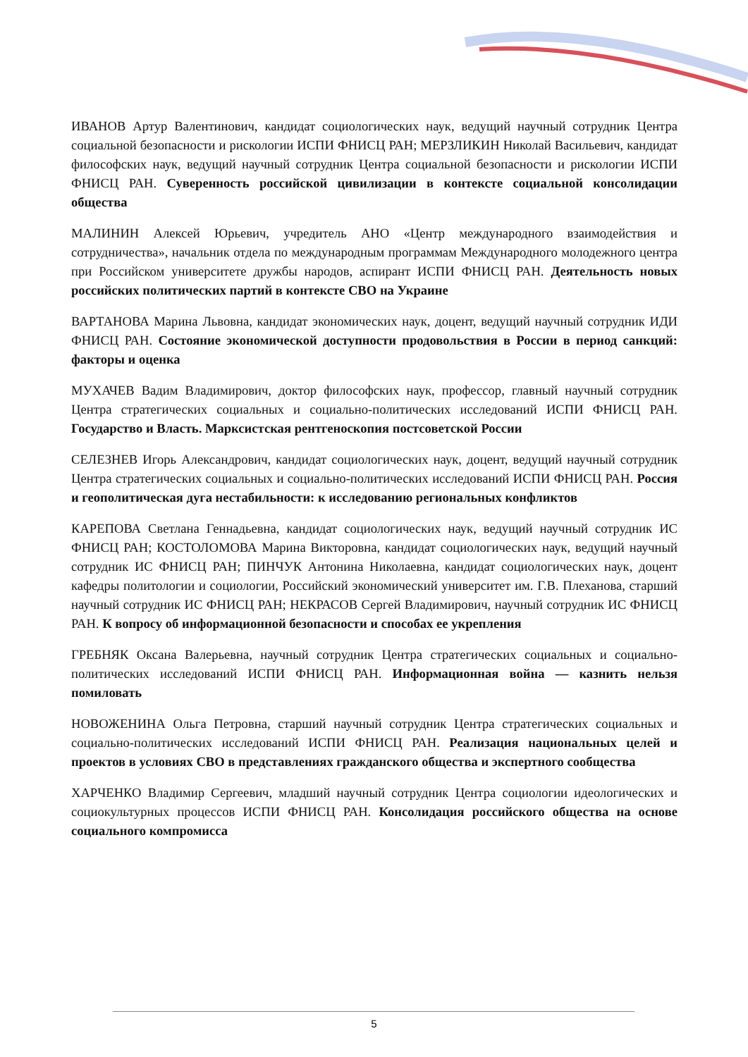ИВАНОВ Артур Валентинович, кандидат социологических наук, ведущий научный сотрудник Центра социальной безопасности и рискологии ИСПИ ФНИСЦ РАН; МЕРЗЛИКИН Николай Васильевич, кандидат философских наук, ведущий научный сотрудник Центра социальной безопасности и рискологии ИСПИ ФНИСЦ РАН. Суверенность российской цивилизации в контексте социальной консолидации общества
МАЛИНИН Алексей Юрьевич, учредитель АНО «Центр международного взаимодействия и сотрудничества», начальник отдела по международным программам Международного молодежного центра при Российском университете дружбы народов, аспирант ИСПИ ФНИСЦ РАН. Деятельность новых российских политических партий в контексте СВО на Украине
ВАРТАНОВА Марина Львовна, кандидат экономических наук, доцент, ведущий научный сотрудник ИДИ ФНИСЦ РАН. Состояние экономической доступности продовольствия в России в период санкций: факторы и оценка
МУХАЧЕВ Вадим Владимирович, доктор философских наук, профессор, главный научный сотрудник Центра стратегических социальных и социально-политических исследований ИСПИ ФНИСЦ РАН. Государство и Власть. Марксистская рентгеноскопия постсоветской России
СЕЛЕЗНЕВ Игорь Александрович, кандидат социологических наук, доцент, ведущий научный сотрудник Центра стратегических социальных и социально-политических исследований ИСПИ ФНИСЦ РАН. Россия и геополитическая дуга нестабильности: к исследованию региональных конфликтов
КАРЕПОВА Светлана Геннадьевна, кандидат социологических наук, ведущий научный сотрудник ИС ФНИСЦ РАН; КОСТОЛОМОВА Марина Викторовна, кандидат социологических наук, ведущий научный сотрудник ИС ФНИСЦ РАН; ПИНЧУК Антонина Николаевна, кандидат социологических наук, доцент кафедры политологии и социологии, Российский экономический университет им. Г.В. Плеханова, старший научный сотрудник ИС ФНИСЦ РАН; НЕКРАСОВ Сергей Владимирович, научный сотрудник ИС ФНИСЦ РАН. К вопросу об информационной безопасности и способах ее укрепления
ГРЕБНЯК Оксана Валерьевна, научный сотрудник Центра стратегических социальных и социально-политических исследований ИСПИ ФНИСЦ РАН. Информационная война — казнить нельзя помиловать
НОВОЖЕНИНА Ольга Петровна, старший научный сотрудник Центра стратегических социальных и социально-политических исследований ИСПИ ФНИСЦ РАН. Реализация национальных целей и проектов в условиях СВО в представлениях гражданского общества и экспертного сообщества
ХАРЧЕНКО Владимир Сергеевич, младший научный сотрудник Центра социологии идеологических и социокультурных процессов ИСПИ ФНИСЦ РАН. Консолидация российского общества на основе социального компромисса
5